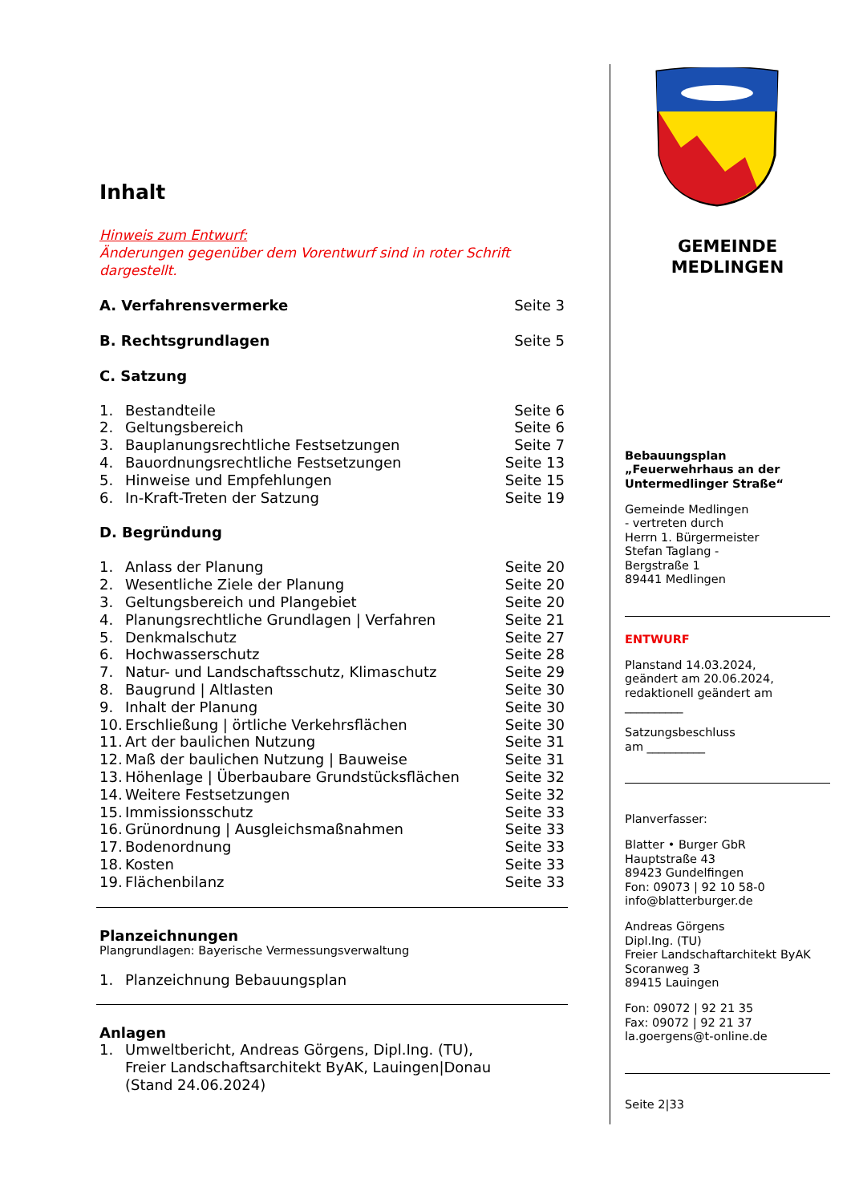Inhalt
Hinweis zum Entwurf:
Änderungen gegenüber dem Vorentwurf sind in roter Schrift dargestellt.
A. Verfahrensvermerke Seite 3
B. Rechtsgrundlagen Seite 5
C. Satzung
1. Bestandteile Seite 6
2. Geltungsbereich Seite 6
3. Bauplanungsrechtliche Festsetzungen Seite 7
4. Bauordnungsrechtliche Festsetzungen Seite 13
5. Hinweise und Empfehlungen Seite 15
6. In-Kraft-Treten der Satzung Seite 19
D. Begründung
1. Anlass der Planung Seite 20
2. Wesentliche Ziele der Planung Seite 20
3. Geltungsbereich und Plangebiet Seite 20
4. Planungsrechtliche Grundlagen | Verfahren Seite 21
5. Denkmalschutz Seite 27
6. Hochwasserschutz Seite 28
7. Natur- und Landschaftsschutz, Klimaschutz Seite 29
8. Baugrund | Altlasten Seite 30
9. Inhalt der Planung Seite 30
10. Erschließung | örtliche Verkehrsflächen Seite 30
11. Art der baulichen Nutzung Seite 31
12. Maß der baulichen Nutzung | Bauweise Seite 31
13. Höhenlage | Überbaubare Grundstücksflächen Seite 32
14. Weitere Festsetzungen Seite 32
15. Immissionsschutz Seite 33
16. Grünordnung | Ausgleichsmaßnahmen Seite 33
17. Bodenordnung Seite 33
18. Kosten Seite 33
19. Flächenbilanz Seite 33
Planzeichnungen
Plangrundlagen: Bayerische Vermessungsverwaltung
1. Planzeichnung Bebauungsplan
Anlagen
1. Umweltbericht, Andreas Görgens, Dipl.Ing. (TU),
Freier Landschaftsarchitekt ByAK, Lauingen|Donau
(Stand 24.06.2024)
GEMEINDE
MEDLINGEN
Bebauungsplan
„Feuerwehrhaus an der Untermedlinger Straße“
Gemeinde Medlingen
- vertreten durch
Herrn 1. Bürgermeister
Stefan Taglang -
Bergstraße 1
89441 Medlingen
ENTWURF
Planstand 14.03.2024,
geändert am 20.06.2024,
redaktionell geändert am
__________
Satzungsbeschluss
am __________
Planverfasser:
Blatter • Burger GbR
Hauptstraße 43
89423 Gundelfingen
Fon: 09073 | 92 10 58-0
info@blatterburger.de
Andreas Görgens
Dipl.Ing. (TU)
Freier Landschaftarchitekt ByAK
Scoranweg 3
89415 Lauingen
Fon: 09072 | 92 21 35
Fax: 09072 | 92 21 37
la.goergens@t-online.de
Seite 2|33